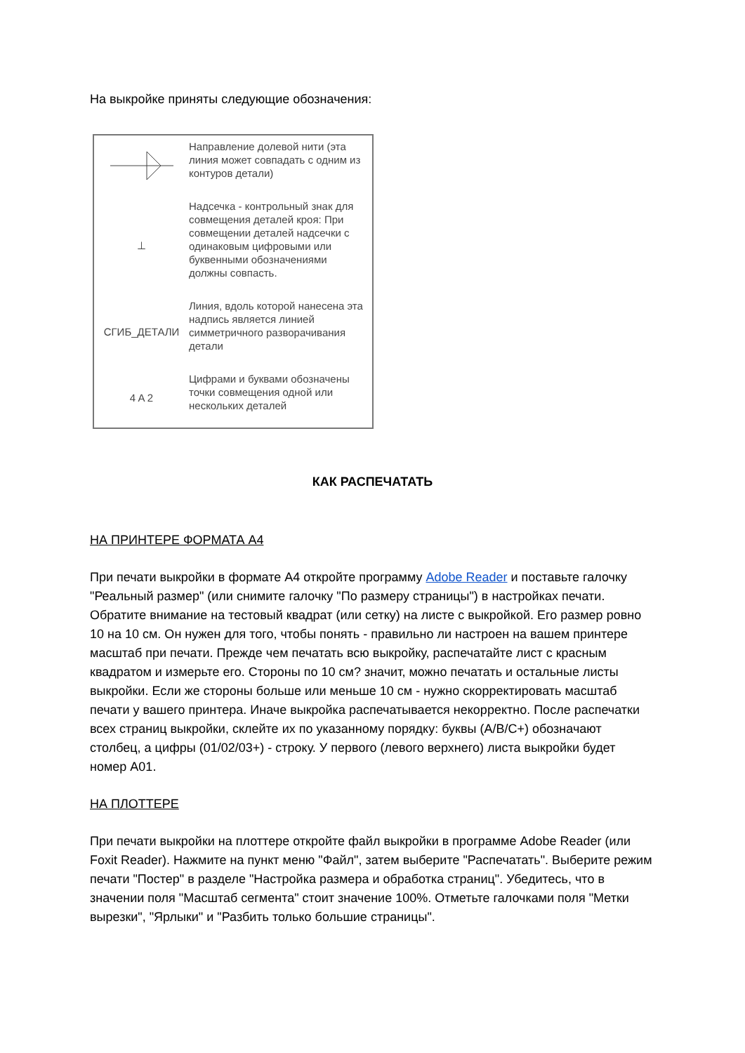На выкройке приняты следующие обозначения:
Направление долевой нити (эта линия может совпадать с одним из контуров детали)
⊥
Надсечка - контрольный знак для совмещения деталей кроя: При совмещении деталей надсечки с одинаковым цифровыми или буквенными обозначениями должны совпасть.
СГИБ_ДЕТАЛИ
Линия, вдоль которой нанесена эта надпись является линией симметричного разворачивания детали
4 A 2
Цифрами и буквами обозначены точки совмещения одной или нескольких деталей
КАК РАСПЕЧАТАТЬ
НА ПРИНТЕРЕ ФОРМАТА А4
При печати выкройки в формате А4 откройте программу Adobe Reader и поставьте галочку "Реальный размер" (или снимите галочку "По размеру страницы") в настройках печати. Обратите внимание на тестовый квадрат (или сетку) на листе с выкройкой. Его размер ровно 10 на 10 см. Он нужен для того, чтобы понять - правильно ли настроен на вашем принтере масштаб при печати. Прежде чем печатать всю выкройку, распечатайте лист с красным квадратом и измерьте его. Стороны по 10 см? значит, можно печатать и остальные листы выкройки. Если же стороны больше или меньше 10 см - нужно скорректировать масштаб печати у вашего принтера. Иначе выкройка распечатывается некорректно. После распечатки всех страниц выкройки, склейте их по указанному порядку: буквы (A/B/C+) обозначают столбец, а цифры (01/02/03+) - строку. У первого (левого верхнего) листа выкройки будет номер А01.
НА ПЛОТТЕРЕ
При печати выкройки на плоттере откройте файл выкройки в программе Adobe Reader (или Foxit Reader). Нажмите на пункт меню "Файл", затем выберите "Распечатать". Выберите режим печати "Постер" в разделе "Настройка размера и обработка страниц". Убедитесь, что в значении поля "Масштаб сегмента" стоит значение 100%. Отметьте галочками поля "Метки вырезки", "Ярлыки" и "Разбить только большие страницы".